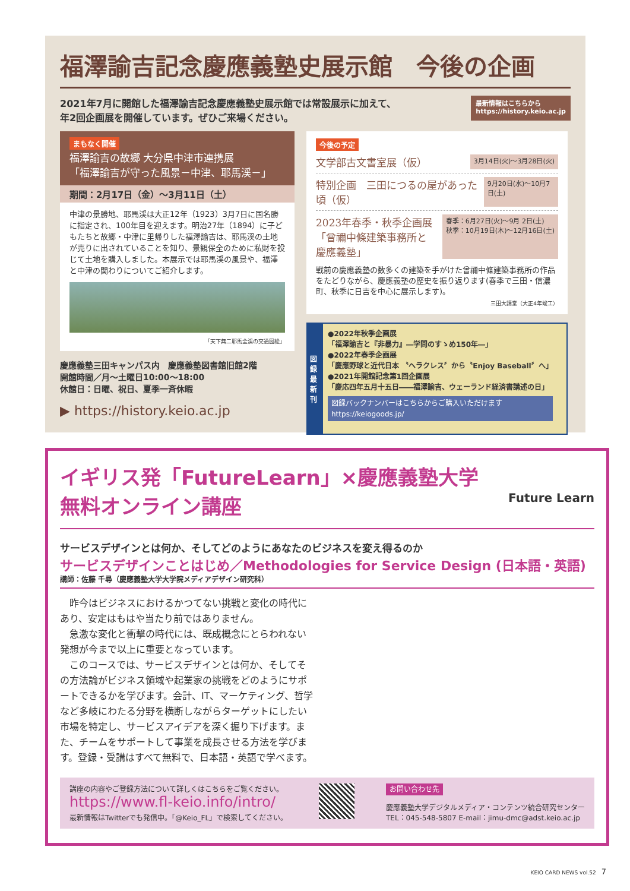福澤諭吉記念慶應義塾史展示館　今後の企画
2021年7月に開館した福澤諭吉記念慶應義塾史展示館では常設展示に加えて、
年2回企画展を開催しています。ぜひご来場ください。
最新情報はこちらから
https://history.keio.ac.jp
まもなく開催
福澤諭吉の故郷 大分県中津市連携展
「福澤諭吉が守った風景－中津、耶馬渓－」
期間：2月17日（金）～3月11日（土）
中津の景勝地、耶馬渓は大正12年（1923）3月7日に国名勝に指定され、100年目を迎えます。明治27年（1894）に子どもたちと故郷・中津に里帰りした福澤諭吉は、耶馬渓の土地が売りに出されていることを知り、景観保全のために私財を投じて土地を購入しました。本展示では耶馬渓の風景や、福澤と中津の関わりについてご紹介します。
「天下無二耶馬全渓の交通図絵」
慶應義塾三田キャンパス内　慶應義塾図書館旧館2階
開館時間／月～土曜日10:00～18:00
休館日：日曜、祝日、夏季一斉休暇
▶ https://history.keio.ac.jp
今後の予定
文学部古文書室展（仮） 3月14日(火)～3月28日(火)
特別企画　三田につるの屋があった頃（仮） 9月20日(水)～10月7日(土)
2023年春季・秋季企画展
「曾禰中條建築事務所と
慶應義塾」 春季：6月27日(火)～9月 2日(土)
秋季：10月19日(木)～12月16日(土)
戦前の慶應義塾の数多くの建築を手がけた曾禰中條建築事務所の作品をたどりながら、慶應義塾の歴史を振り返ります(春季で三田・信濃町、秋季に日吉を中心に展示します)。
三田大講堂（大正4年竣工）
図録最新刊
●2022年秋季企画展
「福澤諭吉と『非暴力』―学問のすゝめ150年―」
●2022年春季企画展
「慶應野球と近代日本 〝ヘラクレス〞から〝Enjoy Baseball〞へ」
●2021年開館記念第1回企画展
「慶応四年五月十五日――福澤諭吉、ウェーランド経済書講述の日」
図録バックナンバーはこちらからご購入いただけます
https://keiogoods.jp/
イギリス発「FutureLearn」×慶應義塾大学
無料オンライン講座 Future Learn
サービスデザインとは何か、そしてどのようにあなたのビジネスを変え得るのか
サービスデザインことはじめ／Methodologies for Service Design (日本語・英語)
講師：佐藤 千尋（慶應義塾大学大学院メディアデザイン研究科）
　昨今はビジネスにおけるかつてない挑戦と変化の時代にあり、安定はもはや当たり前ではありません。
　急激な変化と衝撃の時代には、既成概念にとらわれない発想が今まで以上に重要となっています。
　このコースでは、サービスデザインとは何か、そしてその方法論がビジネス領域や起業家の挑戦をどのようにサポートできるかを学びます。会計、IT、マーケティング、哲学など多岐にわたる分野を横断しながらターゲットにしたい市場を特定し、サービスアイデアを深く掘り下げます。また、チームをサポートして事業を成長させる方法を学びます。登録・受講はすべて無料で、日本語・英語で学べます。
講座の内容やご登録方法について詳しくはこちらをご覧ください。
https://www.fl-keio.info/intro/
最新情報はTwitterでも発信中。「@Keio_FL」で検索してください。
お問い合わせ先
慶應義塾大学デジタルメディア・コンテンツ統合研究センター
TEL：045-548-5807 E-mail：jimu-dmc@adst.keio.ac.jp
KEIO CARD NEWS vol.52　7